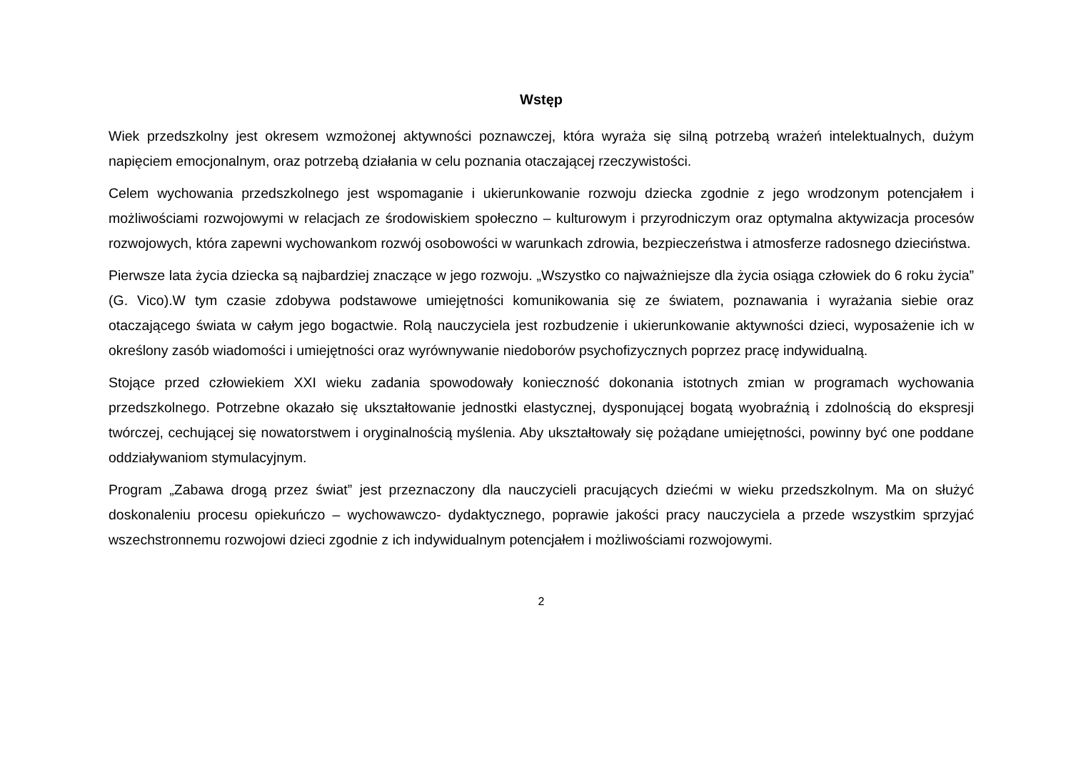Wstęp
Wiek przedszkolny jest okresem wzmożonej aktywności poznawczej, która wyraża się silną potrzebą wrażeń intelektualnych, dużym napięciem emocjonalnym, oraz potrzebą działania w celu poznania otaczającej rzeczywistości.
Celem wychowania przedszkolnego jest wspomaganie i ukierunkowanie rozwoju dziecka zgodnie z jego wrodzonym potencjałem i możliwościami rozwojowymi w relacjach ze środowiskiem społeczno – kulturowym i przyrodniczym oraz optymalna aktywizacja procesów rozwojowych, która zapewni wychowankom rozwój osobowości w warunkach zdrowia, bezpieczeństwa i atmosferze radosnego dzieciństwa.
Pierwsze lata życia dziecka są najbardziej znaczące w jego rozwoju. „Wszystko co najważniejsze dla życia osiąga człowiek do 6 roku życia” (G. Vico).W tym czasie zdobywa podstawowe umiejętności komunikowania się ze światem, poznawania i wyrażania siebie oraz otaczającego świata w całym jego bogactwie. Rolą nauczyciela jest rozbudzenie i ukierunkowanie aktywności dzieci, wyposażenie ich w określony zasób wiadomości i umiejętności oraz wyrównywanie niedoborów psychofizycznych poprzez pracę indywidualną.
Stojące przed człowiekiem XXI wieku zadania spowodowały konieczność dokonania istotnych zmian w programach wychowania przedszkolnego. Potrzebne okazało się ukształtowanie jednostki elastycznej, dysponującej bogatą wyobraźnią i zdolnością do ekspresji twórczej, cechującej się nowatorstwem i oryginalnością myślenia. Aby ukształtowały się pożądane umiejętności, powinny być one poddane oddziaływaniom stymulacyjnym.
Program „Zabawa drogą przez świat” jest przeznaczony dla nauczycieli pracujących dziećmi w wieku przedszkolnym. Ma on służyć doskonaleniu procesu opiekuńczo – wychowawczo- dydaktycznego, poprawie jakości pracy nauczyciela a przede wszystkim sprzyjać wszechstronnemu rozwojowi dzieci zgodnie z ich indywidualnym potencjałem i możliwościami rozwojowymi.
2